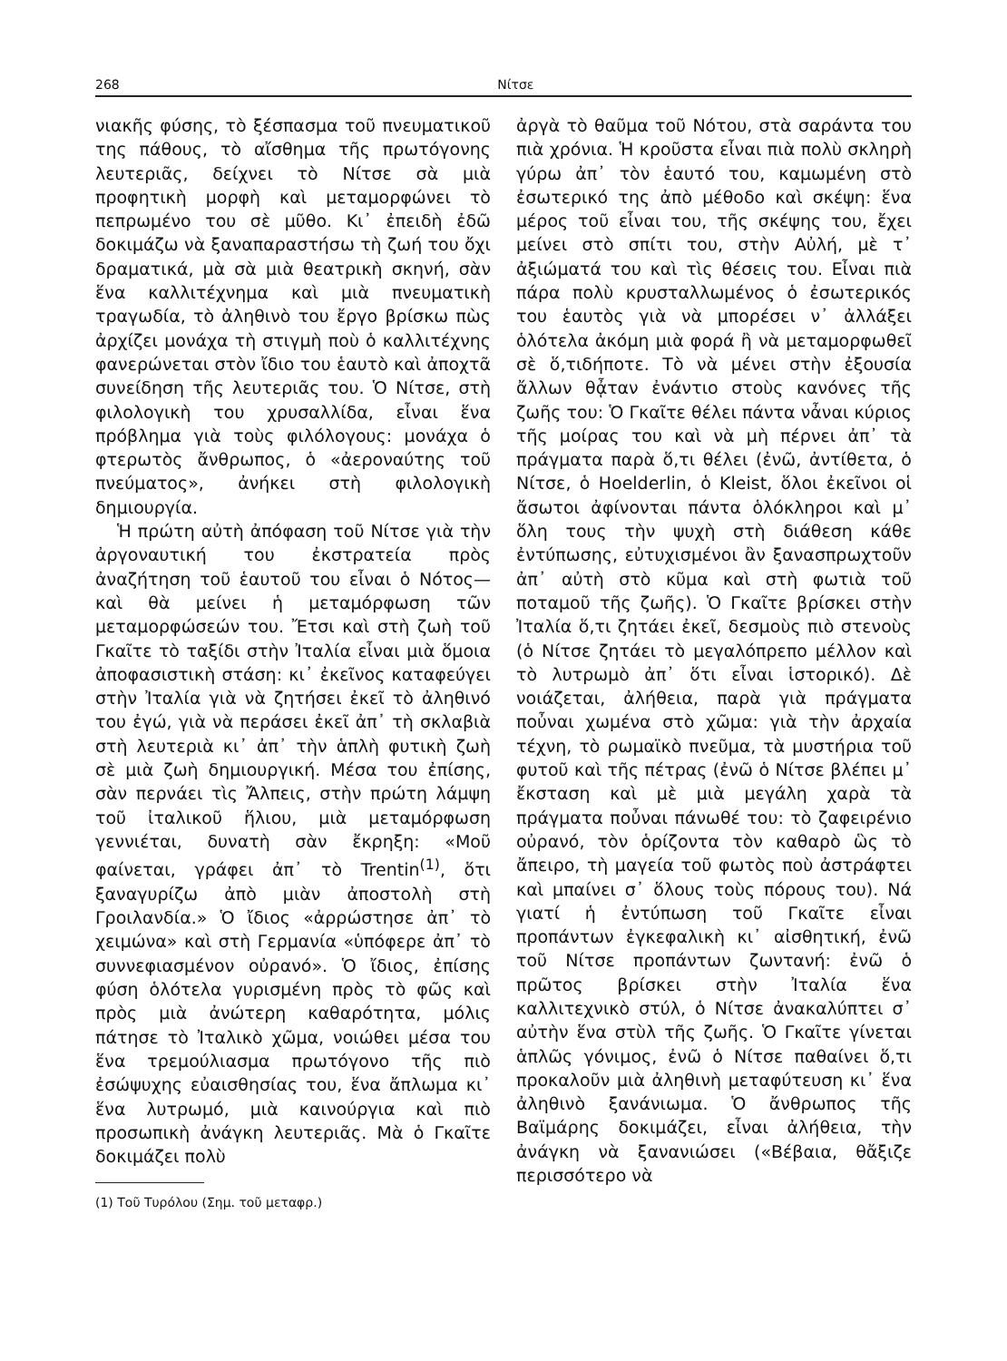268 Νίτσε
νιακῆς φύσης, τὸ ξέσπασμα τοῦ πνευματικοῦ της πάθους, τὸ αἴσθημα τῆς πρωτόγονης λευτεριᾶς, δείχνει τὸ Νίτσε σὰ μιὰ προφητικὴ μορφὴ καὶ μεταμορφώνει τὸ πεπρωμένο του σὲ μῦθο. Κι᾿ ἐπειδὴ ἐδῶ δοκιμάζω νὰ ξαναπαραστήσω τὴ ζωή του ὄχι δραματικά, μὰ σὰ μιὰ θεατρικὴ σκηνή, σὰν ἕνα καλλιτέχνημα καὶ μιὰ πνευματικὴ τραγωδία, τὸ ἀληθινὸ του ἔργο βρίσκω πὼς ἀρχίζει μονάχα τὴ στιγμὴ ποὺ ὁ καλλιτέχνης φανερώνεται στὸν ἴδιο του ἑαυτὸ καὶ ἀποχτᾶ συνείδηση τῆς λευτεριᾶς του. Ὁ Νίτσε, στὴ φιλολογικὴ του χρυσαλλίδα, εἶναι ἕνα πρόβλημα γιὰ τοὺς φιλόλογους: μονάχα ὁ φτερωτὸς ἄνθρωπος, ὁ «ἀεροναύτης τοῦ πνεύματος», ἀνήκει στὴ φιλολογικὴ δημιουργία.
Ἡ πρώτη αὐτὴ ἀπόφαση τοῦ Νίτσε γιὰ τὴν ἀργοναυτική του ἐκστρατεία πρὸς ἀναζήτηση τοῦ ἑαυτοῦ του εἶναι ὁ Νότος—καὶ θὰ μείνει ἡ μεταμόρφωση τῶν μεταμορφώσεών του. Ἔτσι καὶ στὴ ζωὴ τοῦ Γκαῖτε τὸ ταξίδι στὴν Ἰταλία εἶναι μιὰ ὅμοια ἀποφασιστικὴ στάση: κι᾿ ἐκεῖνος καταφεύγει στὴν Ἰταλία γιὰ νὰ ζητήσει ἐκεῖ τὸ ἀληθινό του ἐγώ, γιὰ νὰ περάσει ἐκεῖ ἀπ᾿ τὴ σκλαβιὰ στὴ λευτεριὰ κι᾿ ἀπ᾿ τὴν ἁπλὴ φυτικὴ ζωὴ σὲ μιὰ ζωὴ δημιουργική. Μέσα του ἐπίσης, σὰν περνάει τὶς Ἄλπεις, στὴν πρώτη λάμψη τοῦ ἰταλικοῦ ἥλιου, μιὰ μεταμόρφωση γεννιέται, δυνατὴ σὰν ἔκρηξη: «Μοῦ φαίνεται, γράφει ἀπ᾿ τὸ Trentin<sup>(1)</sup>, ὅτι ξαναγυρίζω ἀπὸ μιὰν ἀποστολὴ στὴ Γροιλανδία.» Ὁ ἴδιος «ἀρρώστησε ἀπ᾿ τὸ χειμώνα» καὶ στὴ Γερμανία «ὑπόφερε ἀπ᾿ τὸ συννεφιασμένον οὐρανό». Ὁ ἴδιος, ἐπίσης φύση ὁλότελα γυρισμένη πρὸς τὸ φῶς καὶ πρὸς μιὰ ἀνώτερη καθαρότητα, μόλις πάτησε τὸ Ἰταλικὸ χῶμα, νοιώθει μέσα του ἕνα τρεμούλιασμα πρωτόγονο τῆς πιὸ ἐσώψυχης εὐαισθησίας του, ἕνα ἄπλωμα κι᾿ ἕνα λυτρωμό, μιὰ καινούργια καὶ πιὸ προσωπικὴ ἀνάγκη λευτεριᾶς. Μὰ ὁ Γκαῖτε δοκιμάζει πολὺ
(1) Τοῦ Τυρόλου (Σημ. τοῦ μεταφρ.)
ἀργὰ τὸ θαῦμα τοῦ Νότου, στὰ σαράντα του πιὰ χρόνια. Ἡ κροῦστα εἶναι πιὰ πολὺ σκληρὴ γύρω ἀπ᾿ τὸν ἑαυτό του, καμωμένη στὸ ἐσωτερικό της ἀπὸ μέθοδο καὶ σκέψη: ἕνα μέρος τοῦ εἶναι του, τῆς σκέψης του, ἔχει μείνει στὸ σπίτι του, στὴν Αὐλή, μὲ τ᾿ ἀξιώματά του καὶ τὶς θέσεις του. Εἶναι πιὰ πάρα πολὺ κρυσταλλωμένος ὁ ἐσωτερικός του ἑαυτὸς γιὰ νὰ μπορέσει ν᾿ ἀλλάξει ὁλότελα ἀκόμη μιὰ φορά ἢ νὰ μεταμορφωθεῖ σὲ ὅ,τιδήποτε. Τὸ νὰ μένει στὴν ἐξουσία ἄλλων θᾆταν ἐνάντιο στοὺς κανόνες τῆς ζωῆς του: Ὁ Γκαῖτε θέλει πάντα νἆναι κύριος τῆς μοίρας του καὶ νὰ μὴ πέρνει ἀπ᾿ τὰ πράγματα παρὰ ὅ,τι θέλει (ἐνῶ, ἀντίθετα, ὁ Νίτσε, ὁ Hoelderlin, ὁ Kleist, ὅλοι ἐκεῖνοι οἱ ἄσωτοι ἀφίνονται πάντα ὁλόκληροι καὶ μ᾿ ὅλη τους τὴν ψυχὴ στὴ διάθεση κάθε ἐντύπωσης, εὐτυχισμένοι ἂν ξανασπρωχτοῦν ἀπ᾿ αὐτὴ στὸ κῦμα καὶ στὴ φωτιὰ τοῦ ποταμοῦ τῆς ζωῆς). Ὁ Γκαῖτε βρίσκει στὴν Ἰταλία ὅ,τι ζητάει ἐκεῖ, δεσμοὺς πιὸ στενοὺς (ὁ Νίτσε ζητάει τὸ μεγαλόπρεπο μέλλον καὶ τὸ λυτρωμὸ ἀπ᾿ ὅτι εἶναι ἱστορικό). Δὲ νοιάζεται, ἀλήθεια, παρὰ γιὰ πράγματα ποὖναι χωμένα στὸ χῶμα: γιὰ τὴν ἀρχαία τέχνη, τὸ ρωμαϊκὸ πνεῦμα, τὰ μυστήρια τοῦ φυτοῦ καὶ τῆς πέτρας (ἐνῶ ὁ Νίτσε βλέπει μ᾿ ἔκσταση καὶ μὲ μιὰ μεγάλη χαρὰ τὰ πράγματα ποὖναι πάνωθέ του: τὸ ζαφειρένιο οὐρανό, τὸν ὁρίζοντα τὸν καθαρὸ ὣς τὸ ἄπειρο, τὴ μαγεία τοῦ φωτὸς ποὺ ἀστράφτει καὶ μπαίνει σ᾿ ὅλους τοὺς πόρους του). Νά γιατί ἡ ἐντύπωση τοῦ Γκαῖτε εἶναι προπάντων ἐγκεφαλικὴ κι᾿ αἰσθητική, ἐνῶ τοῦ Νίτσε προπάντων ζωντανή: ἐνῶ ὁ πρῶτος βρίσκει στὴν Ἰταλία ἕνα καλλιτεχνικὸ στύλ, ὁ Νίτσε ἀνακαλύπτει σ᾿ αὐτὴν ἕνα στὺλ τῆς ζωῆς. Ὁ Γκαῖτε γίνεται ἁπλῶς γόνιμος, ἐνῶ ὁ Νίτσε παθαίνει ὅ,τι προκαλοῦν μιὰ ἀληθινὴ μεταφύτευση κι᾿ ἕνα ἀληθινὸ ξανάνιωμα. Ὁ ἄνθρωπος τῆς Βαϊμάρης δοκιμάζει, εἶναι ἀλήθεια, τὴν ἀνάγκη νὰ ξανανιώσει («Βέβαια, θἄξιζε περισσότερο νὰ